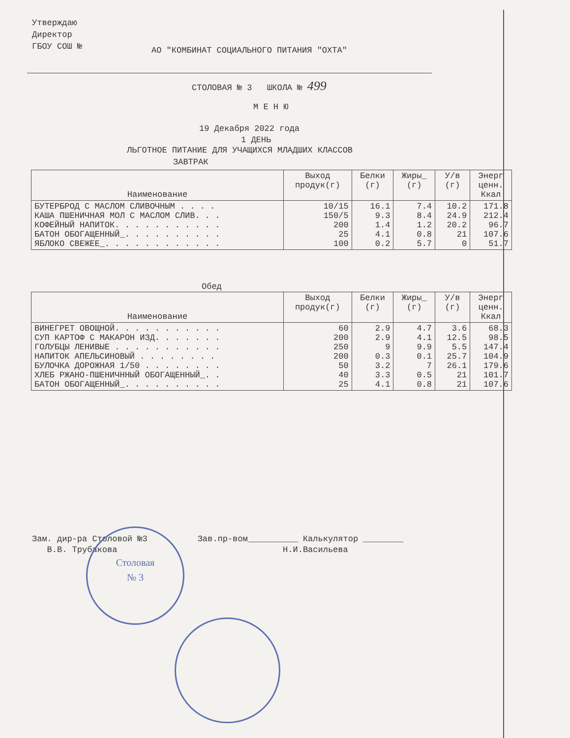Утверждаю
Директор
ГБОУ СОШ №
АО "КОМБИНАТ СОЦИАЛЬНОГО ПИТАНИЯ "ОХТА"
СТОЛОВАЯ № 3 ШКОЛА № 499
М Е Н Ю
19 Декабря 2022 года
1 ДЕНЬ
ЛЬГОТНОЕ ПИТАНИЕ ДЛЯ УЧАЩИХСЯ МЛАДШИХ КЛАССОВ
ЗАВТРАК
| Наименование | Выход продук(г) | Белки (г) | Жиры_ (г) | У/в (г) | Энерг ценн. Ккал |
| --- | --- | --- | --- | --- | --- |
| БУТЕРБРОД С МАСЛОМ СЛИВОЧНЫМ . . . . КАША ПШЕНИЧНАЯ МОЛ С МАСЛОМ СЛИВ. . . КОФЕЙНЫЙ НАПИТОК. . . . . . . . . . . БАТОН ОБОГАЩЕННЫЙ_. . . . . . . . . . ЯБЛОКО СВЕЖЕЕ_. . . . . . . . . . . . | 10/15 150/5 200 25 100 | 16.1 9.3 1.4 4.1 0.2 | 7.4 8.4 1.2 0.8 5.7 | 10.2 24.9 20.2 21 0 | 171.8 212.4 96.7 107.6 51.7 |
Обед
| Наименование | Выход продук(г) | Белки (г) | Жиры_ (г) | У/в (г) | Энерг ценн. Ккал |
| --- | --- | --- | --- | --- | --- |
| ВИНЕГРЕТ ОВОЩНОЙ. . . . . . . . . . . СУП КАРТОФ С МАКАРОН ИЗД. . . . . . . ГОЛУБЦЫ ЛЕНИВЫЕ . . . . . . . . . . . НАПИТОК АПЕЛЬСИНОВЫЙ . . . . . . . . БУЛОЧКА ДОРОЖНАЯ 1/50 . . . . . . . . ХЛЕБ РЖАНО-ПШЕНИЧННЫЙ ОБОГАЩЕННЫЙ_. . БАТОН ОБОГАЩЕННЫЙ_. . . . . . . . . . | 60 200 250 200 50 40 25 | 2.9 2.9 9 0.3 3.2 3.3 4.1 | 4.7 4.1 9.9 0.1 7 0.5 0.8 | 3.6 12.5 5.5 25.7 26.1 21 21 | 68.3 98.5 147.4 104.9 179.6 101.7 107.6 |
Зам. дир-ра Столовой №3 Зав.пр-вом__________ Калькулятор ________
В.В. Трубакова Н.И.Васильева
Столовая
№ 3